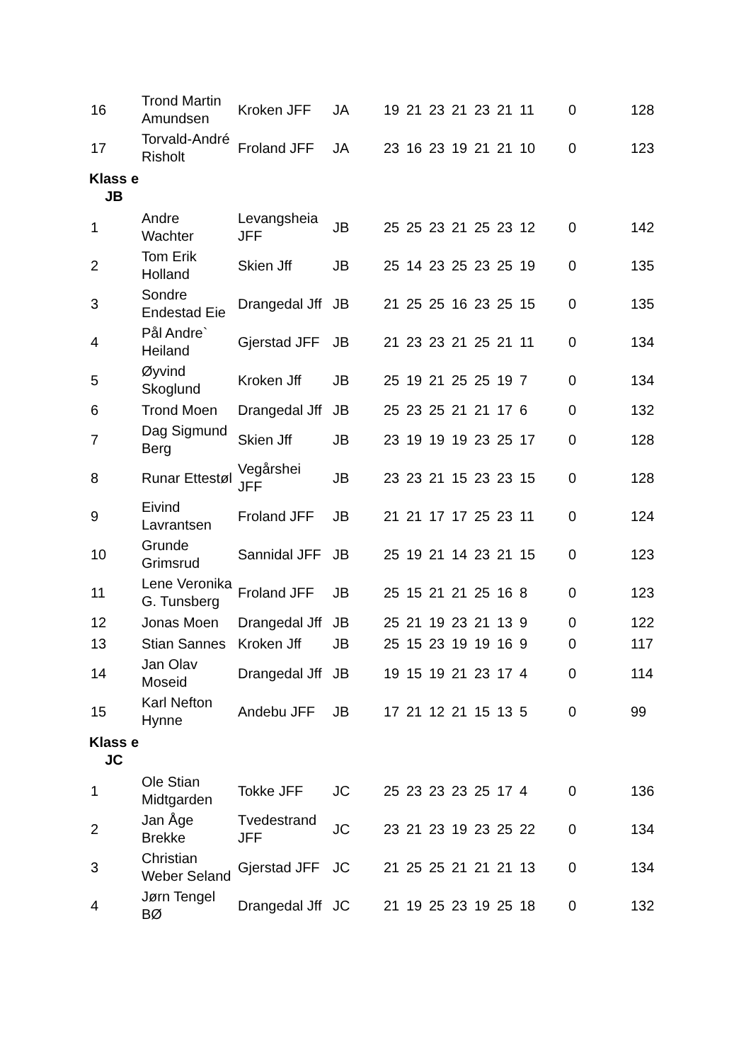| 16 | Trond Martin Amundsen | Kroken JFF | JA | 19 | 21 | 23 | 21 | 23 | 21 | 11 | 0 | 128 |
| 17 | Torvald-André Risholt | Froland JFF | JA | 23 | 16 | 23 | 19 | 21 | 21 | 10 | 0 | 123 |
| Klass e JB | | | | | | | | | | | | |
| 1 | Andre Wachter | Levangsheia JFF | JB | 25 | 25 | 23 | 21 | 25 | 23 | 12 | 0 | 142 |
| 2 | Tom Erik Holland | Skien Jff | JB | 25 | 14 | 23 | 25 | 23 | 25 | 19 | 0 | 135 |
| 3 | Sondre Endestad Eie | Drangedal Jff | JB | 21 | 25 | 25 | 16 | 23 | 25 | 15 | 0 | 135 |
| 4 | Pål Andre` Heiland | Gjerstad JFF | JB | 21 | 23 | 23 | 21 | 25 | 21 | 11 | 0 | 134 |
| 5 | Øyvind Skoglund | Kroken Jff | JB | 25 | 19 | 21 | 25 | 25 | 19 | 7 | 0 | 134 |
| 6 | Trond Moen | Drangedal Jff | JB | 25 | 23 | 25 | 21 | 21 | 17 | 6 | 0 | 132 |
| 7 | Dag Sigmund Berg | Skien Jff | JB | 23 | 19 | 19 | 19 | 23 | 25 | 17 | 0 | 128 |
| 8 | Runar Ettestøl | Vegårshei JFF | JB | 23 | 23 | 21 | 15 | 23 | 23 | 15 | 0 | 128 |
| 9 | Eivind Lavrantsen | Froland JFF | JB | 21 | 21 | 17 | 17 | 25 | 23 | 11 | 0 | 124 |
| 10 | Grunde Grimsrud | Sannidal JFF | JB | 25 | 19 | 21 | 14 | 23 | 21 | 15 | 0 | 123 |
| 11 | Lene Veronika G. Tunsberg | Froland JFF | JB | 25 | 15 | 21 | 21 | 25 | 16 | 8 | 0 | 123 |
| 12 | Jonas Moen | Drangedal Jff | JB | 25 | 21 | 19 | 23 | 21 | 13 | 9 | 0 | 122 |
| 13 | Stian Sannes | Kroken Jff | JB | 25 | 15 | 23 | 19 | 19 | 16 | 9 | 0 | 117 |
| 14 | Jan Olav Moseid | Drangedal Jff | JB | 19 | 15 | 19 | 21 | 23 | 17 | 4 | 0 | 114 |
| 15 | Karl Nefton Hynne | Andebu JFF | JB | 17 | 21 | 12 | 21 | 15 | 13 | 5 | 0 | 99 |
| Klass e JC | | | | | | | | | | | | |
| 1 | Ole Stian Midtgarden | Tokke JFF | JC | 25 | 23 | 23 | 23 | 25 | 17 | 4 | 0 | 136 |
| 2 | Jan Åge Brekke | Tvedestrand JFF | JC | 23 | 21 | 23 | 19 | 23 | 25 | 22 | 0 | 134 |
| 3 | Christian Weber Seland | Gjerstad JFF | JC | 21 | 25 | 25 | 21 | 21 | 21 | 13 | 0 | 134 |
| 4 | Jørn Tengel BØ | Drangedal Jff | JC | 21 | 19 | 25 | 23 | 19 | 25 | 18 | 0 | 132 |